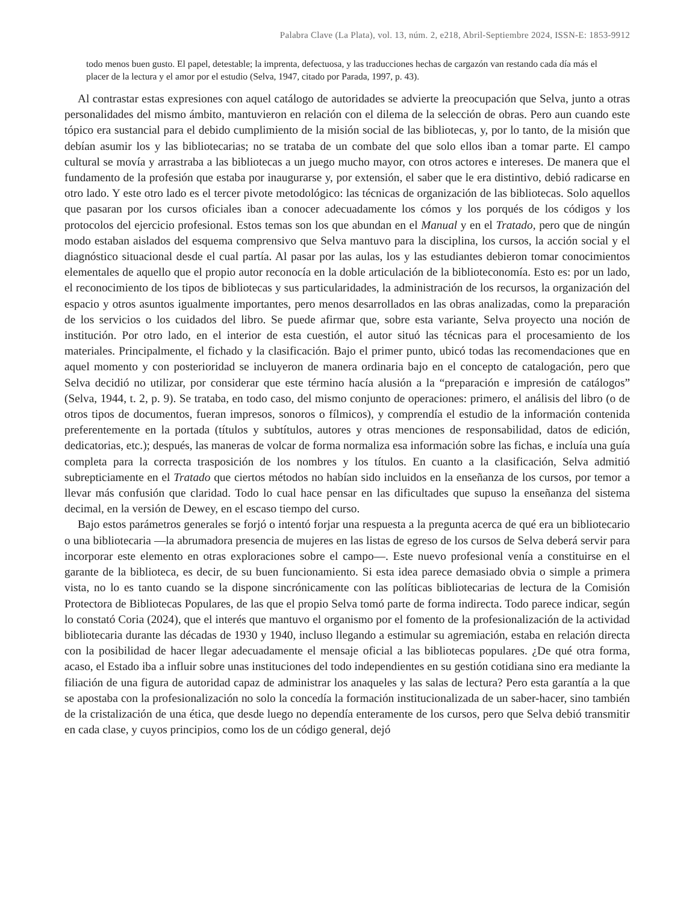Palabra Clave (La Plata), vol. 13, núm. 2, e218, Abril-Septiembre 2024, ISSN-E: 1853-9912
todo menos buen gusto. El papel, detestable; la imprenta, defectuosa, y las traducciones hechas de cargazón van restando cada día más el placer de la lectura y el amor por el estudio (Selva, 1947, citado por Parada, 1997, p. 43).
Al contrastar estas expresiones con aquel catálogo de autoridades se advierte la preocupación que Selva, junto a otras personalidades del mismo ámbito, mantuvieron en relación con el dilema de la selección de obras. Pero aun cuando este tópico era sustancial para el debido cumplimiento de la misión social de las bibliotecas, y, por lo tanto, de la misión que debían asumir los y las bibliotecarias; no se trataba de un combate del que solo ellos iban a tomar parte. El campo cultural se movía y arrastraba a las bibliotecas a un juego mucho mayor, con otros actores e intereses. De manera que el fundamento de la profesión que estaba por inaugurarse y, por extensión, el saber que le era distintivo, debió radicarse en otro lado. Y este otro lado es el tercer pivote metodológico: las técnicas de organización de las bibliotecas. Solo aquellos que pasaran por los cursos oficiales iban a conocer adecuadamente los cómos y los porqués de los códigos y los protocolos del ejercicio profesional. Estos temas son los que abundan en el Manual y en el Tratado, pero que de ningún modo estaban aislados del esquema comprensivo que Selva mantuvo para la disciplina, los cursos, la acción social y el diagnóstico situacional desde el cual partía. Al pasar por las aulas, los y las estudiantes debieron tomar conocimientos elementales de aquello que el propio autor reconocía en la doble articulación de la biblioteconomía. Esto es: por un lado, el reconocimiento de los tipos de bibliotecas y sus particularidades, la administración de los recursos, la organización del espacio y otros asuntos igualmente importantes, pero menos desarrollados en las obras analizadas, como la preparación de los servicios o los cuidados del libro. Se puede afirmar que, sobre esta variante, Selva proyecto una noción de institución. Por otro lado, en el interior de esta cuestión, el autor situó las técnicas para el procesamiento de los materiales. Principalmente, el fichado y la clasificación. Bajo el primer punto, ubicó todas las recomendaciones que en aquel momento y con posterioridad se incluyeron de manera ordinaria bajo en el concepto de catalogación, pero que Selva decidió no utilizar, por considerar que este término hacía alusión a la “preparación e impresión de catálogos” (Selva, 1944, t. 2, p. 9). Se trataba, en todo caso, del mismo conjunto de operaciones: primero, el análisis del libro (o de otros tipos de documentos, fueran impresos, sonoros o fílmicos), y comprendía el estudio de la información contenida preferentemente en la portada (títulos y subtítulos, autores y otras menciones de responsabilidad, datos de edición, dedicatorias, etc.); después, las maneras de volcar de forma normaliza esa información sobre las fichas, e incluía una guía completa para la correcta trasposición de los nombres y los títulos. En cuanto a la clasificación, Selva admitió subrepticiamente en el Tratado que ciertos métodos no habían sido incluidos en la enseñanza de los cursos, por temor a llevar más confusión que claridad. Todo lo cual hace pensar en las dificultades que supuso la enseñanza del sistema decimal, en la versión de Dewey, en el escaso tiempo del curso.
Bajo estos parámetros generales se forjó o intentó forjar una respuesta a la pregunta acerca de qué era un bibliotecario o una bibliotecaria —la abrumadora presencia de mujeres en las listas de egreso de los cursos de Selva deberá servir para incorporar este elemento en otras exploraciones sobre el campo—. Este nuevo profesional venía a constituirse en el garante de la biblioteca, es decir, de su buen funcionamiento. Si esta idea parece demasiado obvia o simple a primera vista, no lo es tanto cuando se la dispone sincrónicamente con las políticas bibliotecarias de lectura de la Comisión Protectora de Bibliotecas Populares, de las que el propio Selva tomó parte de forma indirecta. Todo parece indicar, según lo constató Coria (2024), que el interés que mantuvo el organismo por el fomento de la profesionalización de la actividad bibliotecaria durante las décadas de 1930 y 1940, incluso llegando a estimular su agremiación, estaba en relación directa con la posibilidad de hacer llegar adecuadamente el mensaje oficial a las bibliotecas populares. ¿De qué otra forma, acaso, el Estado iba a influir sobre unas instituciones del todo independientes en su gestión cotidiana sino era mediante la filiación de una figura de autoridad capaz de administrar los anaqueles y las salas de lectura? Pero esta garantía a la que se apostaba con la profesionalización no solo la concedía la formación institucionalizada de un saber-hacer, sino también de la cristalización de una ética, que desde luego no dependía enteramente de los cursos, pero que Selva debió transmitir en cada clase, y cuyos principios, como los de un código general, dejó